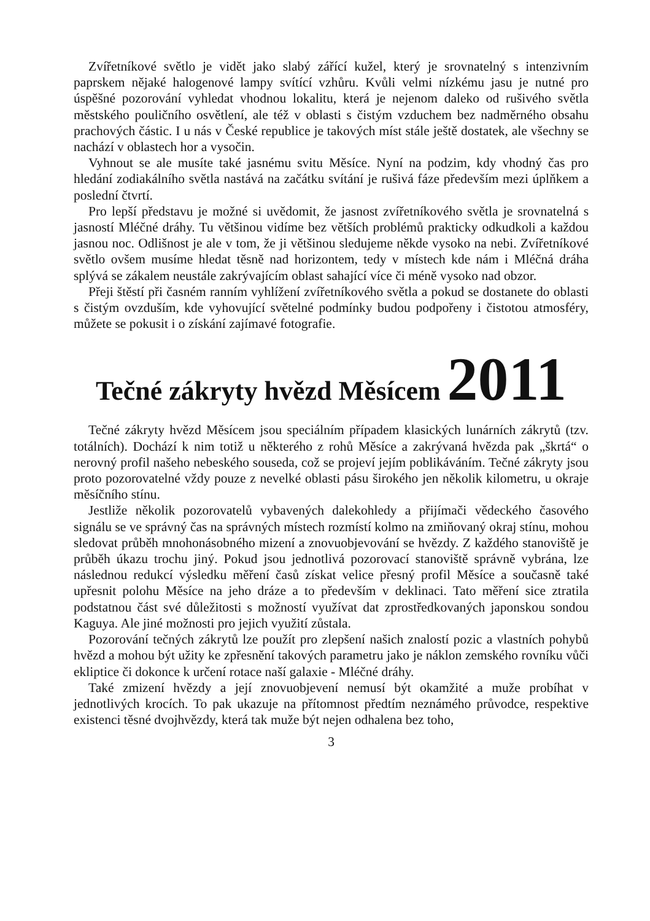Zvířetníkové světlo je vidět jako slabý zářící kužel, který je srovnatelný s intenzivním paprskem nějaké halogenové lampy svítící vzhůru. Kvůli velmi nízkému jasu je nutné pro úspěšné pozorování vyhledat vhodnou lokalitu, která je nejenom daleko od rušivého světla městského pouličního osvětlení, ale též v oblasti s čistým vzduchem bez nadměrného obsahu prachových částic. I u nás v České republice je takových míst stále ještě dostatek, ale všechny se nachází v oblastech hor a vysočin.
Vyhnout se ale musíte také jasnému svitu Měsíce. Nyní na podzim, kdy vhodný čas pro hledání zodiakálního světla nastává na začátku svítání je rušivá fáze především mezi úplňkem a poslední čtvrtí.
Pro lepší představu je možné si uvědomit, že jasnost zvířetníkového světla je srovnatelná s jasností Mléčné dráhy. Tu většinou vidíme bez větších problémů prakticky odkudkoli a každou jasnou noc. Odlišnost je ale v tom, že ji většinou sledujeme někde vysoko na nebi. Zvířetníkové světlo ovšem musíme hledat těsně nad horizontem, tedy v místech kde nám i Mléčná dráha splývá se zákalem neustále zakrývajícím oblast sahající více či méně vysoko nad obzor.
Přeji štěstí při časném ranním vyhlížení zvířetníkového světla a pokud se dostanete do oblasti s čistým ovzduším, kde vyhovující světelné podmínky budou podpořeny i čistotou atmosféry, můžete se pokusit i o získání zajímavé fotografie.
Tečné zákryty hvězd Měsícem 2011
Tečné zákryty hvězd Měsícem jsou speciálním případem klasických lunárních zákrytů (tzv. totálních). Dochází k nim totiž u některého z rohů Měsíce a zakrývaná hvězda pak „škrtá“ o nerovný profil našeho nebeského souseda, což se projeví jejím poblikáváním. Tečné zákryty jsou proto pozorovatelné vždy pouze z nevelké oblasti pásu širokého jen několik kilometru, u okraje měsíčního stínu.
Jestliže několik pozorovatelů vybavených dalekohledy a přijímači vědeckého časového signálu se ve správný čas na správných místech rozmístí kolmo na zmiňovaný okraj stínu, mohou sledovat průběh mnohonásobného mizení a znovuobjevování se hvězdy. Z každého stanoviště je průběh úkazu trochu jiný. Pokud jsou jednotlivá pozorovací stanoviště správně vybrána, lze následnou redukcí výsledku měření časů získat velice přesný profil Měsíce a současně také upřesnit polohu Měsíce na jeho dráze a to především v deklinaci. Tato měření sice ztratila podstatnou část své důležitosti s možností využívat dat zprostředkovaných japonskou sondou Kaguya. Ale jiné možnosti pro jejich využití zůstala.
Pozorování tečných zákrytů lze použít pro zlepšení našich znalostí pozic a vlastních pohybů hvězd a mohou být užity ke zpřesnění takových parametru jako je náklon zemského rovníku vůči ekliptice či dokonce k určení rotace naší galaxie - Mléčné dráhy.
Také zmizení hvězdy a její znovuobjevení nemusí být okamžité a muže probíhat v jednotlivých krocích. To pak ukazuje na přítomnost předtím neznámého průvodce, respektive existenci těsné dvojhvězdy, která tak muže být nejen odhalena bez toho,
3